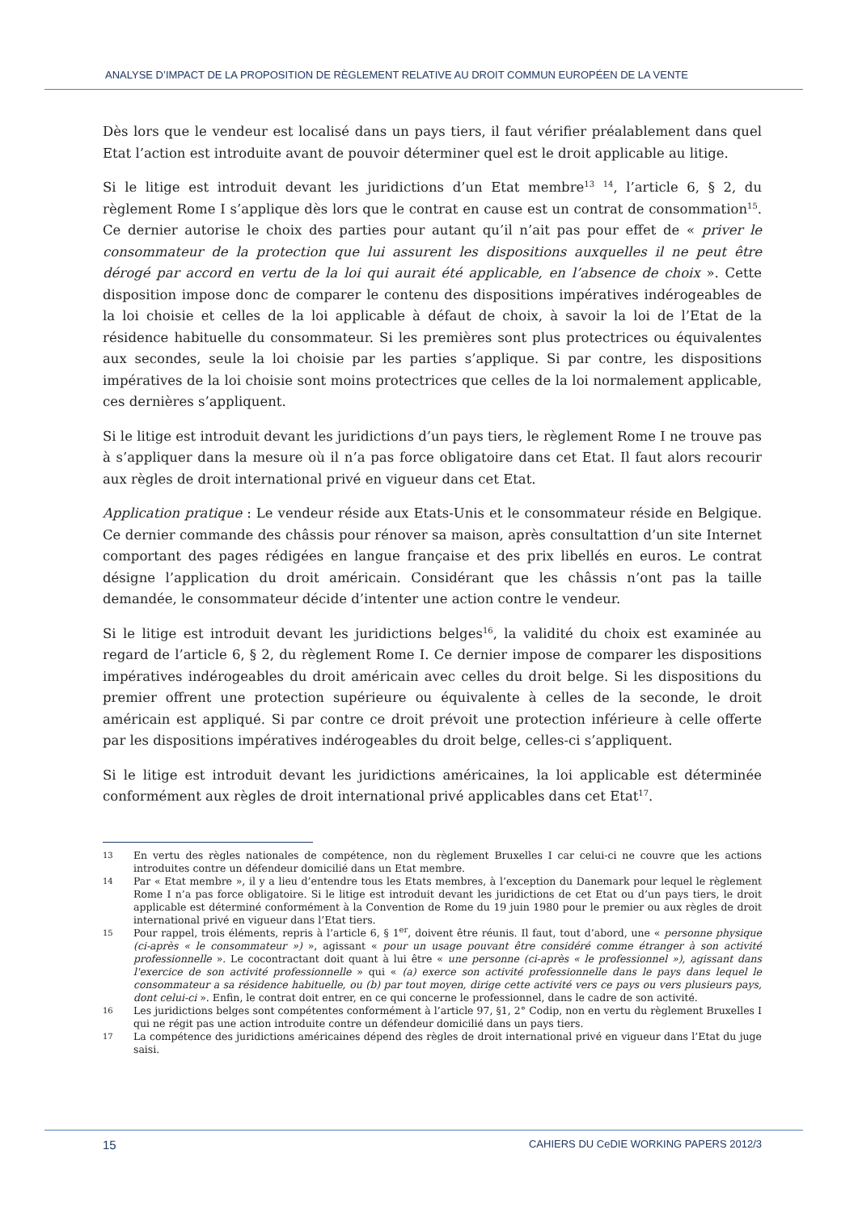ANALYSE D’IMPACT DE LA PROPOSITION DE RÈGLEMENT RELATIVE AU DROIT COMMUN EUROPÉEN DE LA VENTE
Dès lors que le vendeur est localisé dans un pays tiers, il faut vérifier préalablement dans quel Etat l’action est introduite avant de pouvoir déterminer quel est le droit applicable au litige.
Si le litige est introduit devant les juridictions d’un Etat membre<sup>13</sup> <sup>14</sup>, l’article 6, § 2, du règlement Rome I s’applique dès lors que le contrat en cause est un contrat de consommation<sup>15</sup>. Ce dernier autorise le choix des parties pour autant qu’il n’ait pas pour effet de « priver le consommateur de la protection que lui assurent les dispositions auxquelles il ne peut être dérogé par accord en vertu de la loi qui aurait été applicable, en l’absence de choix ». Cette disposition impose donc de comparer le contenu des dispositions impératives indérogeables de la loi choisie et celles de la loi applicable à défaut de choix, à savoir la loi de l’Etat de la résidence habituelle du consommateur. Si les premières sont plus protectrices ou équivalentes aux secondes, seule la loi choisie par les parties s’applique. Si par contre, les dispositions impératives de la loi choisie sont moins protectrices que celles de la loi normalement applicable, ces dernières s’appliquent.
Si le litige est introduit devant les juridictions d’un pays tiers, le règlement Rome I ne trouve pas à s’appliquer dans la mesure où il n’a pas force obligatoire dans cet Etat. Il faut alors recourir aux règles de droit international privé en vigueur dans cet Etat.
Application pratique : Le vendeur réside aux Etats-Unis et le consommateur réside en Belgique. Ce dernier commande des châssis pour rénover sa maison, après consultattion d’un site Internet comportant des pages rédigées en langue française et des prix libellés en euros. Le contrat désigne l’application du droit américain. Considérant que les châssis n’ont pas la taille demandée, le consommateur décide d’intenter une action contre le vendeur.
Si le litige est introduit devant les juridictions belges<sup>16</sup>, la validité du choix est examinée au regard de l’article 6, § 2, du règlement Rome I. Ce dernier impose de comparer les dispositions impératives indérogeables du droit américain avec celles du droit belge. Si les dispositions du premier offrent une protection supérieure ou équivalente à celles de la seconde, le droit américain est appliqué. Si par contre ce droit prévoit une protection inférieure à celle offerte par les dispositions impératives indérogeables du droit belge, celles-ci s’appliquent.
Si le litige est introduit devant les juridictions américaines, la loi applicable est déterminée conformément aux règles de droit international privé applicables dans cet Etat<sup>17</sup>.
13 En vertu des règles nationales de compétence, non du règlement Bruxelles I car celui-ci ne couvre que les actions introduites contre un défendeur domicilié dans un Etat membre.
14 Par « Etat membre », il y a lieu d’entendre tous les Etats membres, à l’exception du Danemark pour lequel le règlement Rome I n’a pas force obligatoire. Si le litige est introduit devant les juridictions de cet Etat ou d’un pays tiers, le droit applicable est déterminé conformément à la Convention de Rome du 19 juin 1980 pour le premier ou aux règles de droit international privé en vigueur dans l’Etat tiers.
15 Pour rappel, trois éléments, repris à l’article 6, § 1<sup>er</sup>, doivent être réunis. Il faut, tout d’abord, une « personne physique (ci-après « le consommateur ») », agissant « pour un usage pouvant être considéré comme étranger à son activité professionnelle ». Le cocontractant doit quant à lui être « une personne (ci-après « le professionnel »), agissant dans l'exercice de son activité professionnelle » qui « (a) exerce son activité professionnelle dans le pays dans lequel le consommateur a sa résidence habituelle, ou (b) par tout moyen, dirige cette activité vers ce pays ou vers plusieurs pays, dont celui-ci ». Enfin, le contrat doit entrer, en ce qui concerne le professionnel, dans le cadre de son activité.
16 Les juridictions belges sont compétentes conformément à l’article 97, §1, 2° Codip, non en vertu du règlement Bruxelles I qui ne régit pas une action introduite contre un défendeur domicilié dans un pays tiers.
17 La compétence des juridictions américaines dépend des règles de droit international privé en vigueur dans l’Etat du juge saisi.
15 CAHIERS DU CeDIE WORKING PAPERS 2012/3